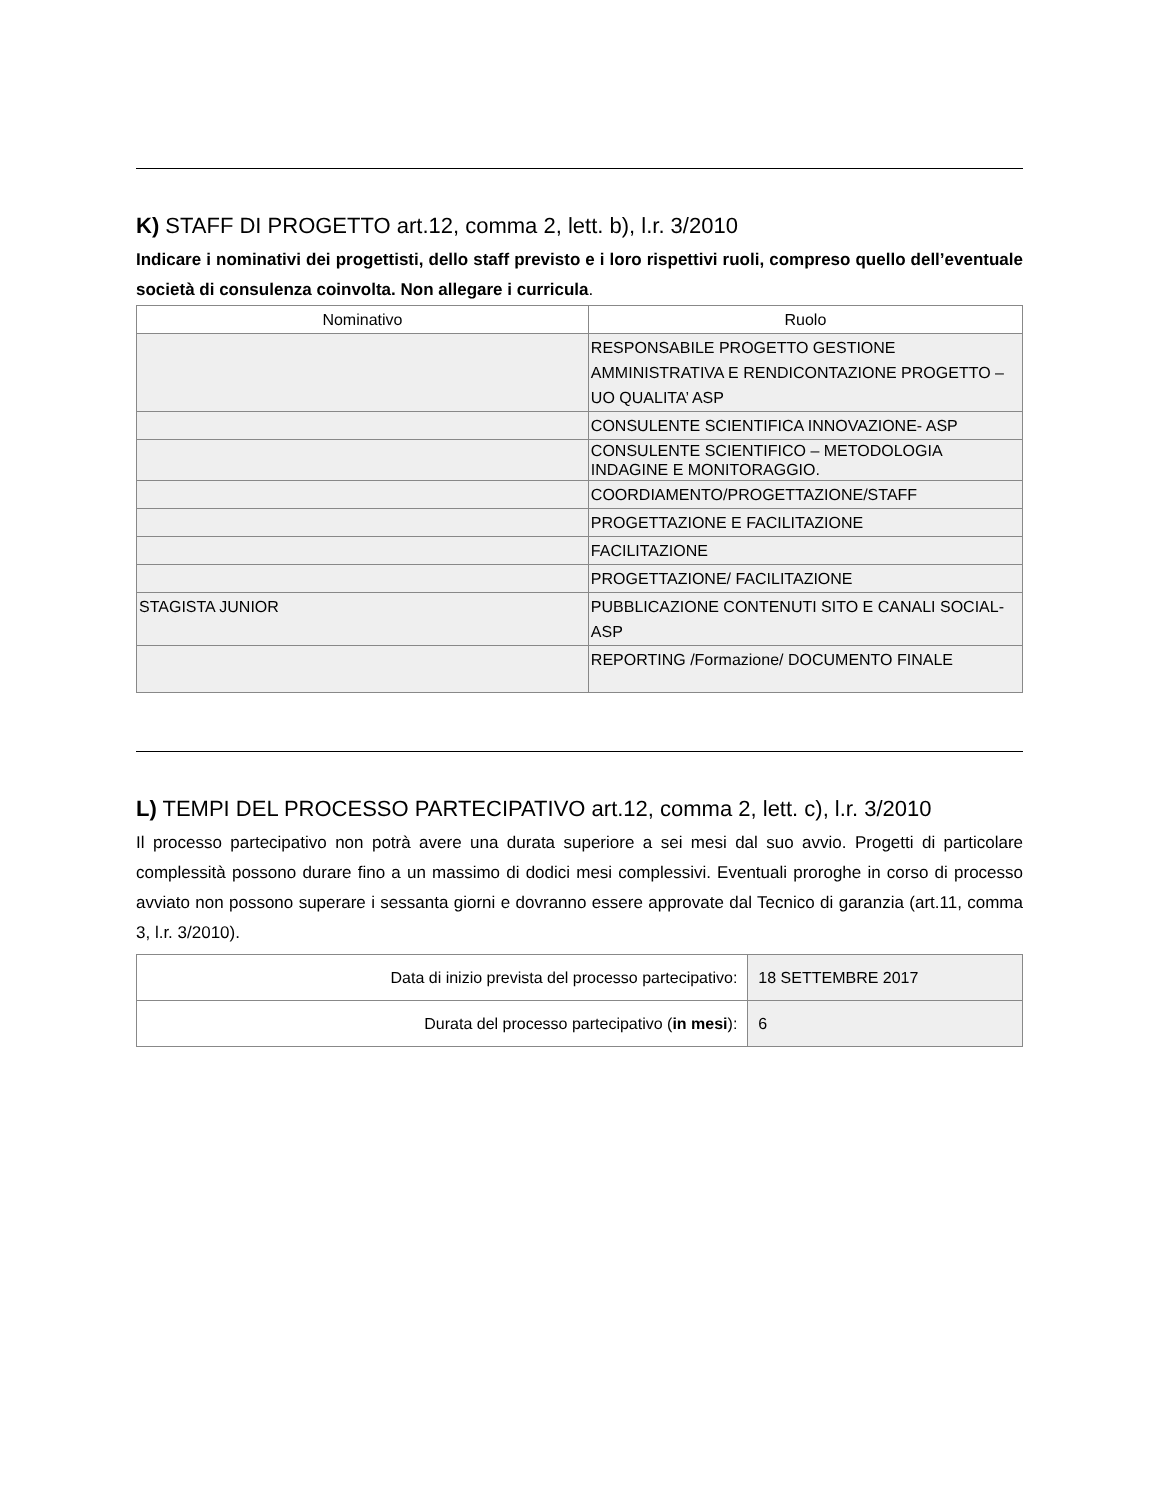K) STAFF DI PROGETTO art.12, comma 2, lett. b), l.r. 3/2010
Indicare i nominativi dei progettisti, dello staff previsto e i loro rispettivi ruoli, compreso quello dell’eventuale società di consulenza coinvolta. Non allegare i curricula.
| Nominativo | Ruolo |
| --- | --- |
| | RESPONSABILE PROGETTO GESTIONE AMMINISTRATIVA E RENDICONTAZIONE PROGETTO – UO QUALITA’ ASP |
| | CONSULENTE SCIENTIFICA INNOVAZIONE- ASP |
| | CONSULENTE SCIENTIFICO – METODOLOGIA INDAGINE E MONITORAGGIO. |
| | COORDIAMENTO/PROGETTAZIONE/STAFF |
| | PROGETTAZIONE E FACILITAZIONE |
| | FACILITAZIONE |
| | PROGETTAZIONE/ FACILITAZIONE |
| STAGISTA JUNIOR | PUBBLICAZIONE CONTENUTI SITO E CANALI SOCIAL- ASP |
| | REPORTING /Formazione/ DOCUMENTO FINALE |
L) TEMPI DEL PROCESSO PARTECIPATIVO art.12, comma 2, lett. c), l.r. 3/2010
Il processo partecipativo non potrà avere una durata superiore a sei mesi dal suo avvio. Progetti di particolare complessità possono durare fino a un massimo di dodici mesi complessivi. Eventuali proroghe in corso di processo avviato non possono superare i sessanta giorni e dovranno essere approvate dal Tecnico di garanzia (art.11, comma 3, l.r. 3/2010).
| Data di inizio prevista del processo partecipativo: | 18 SETTEMBRE 2017 |
| Durata del processo partecipativo ( in mesi ): | 6 |